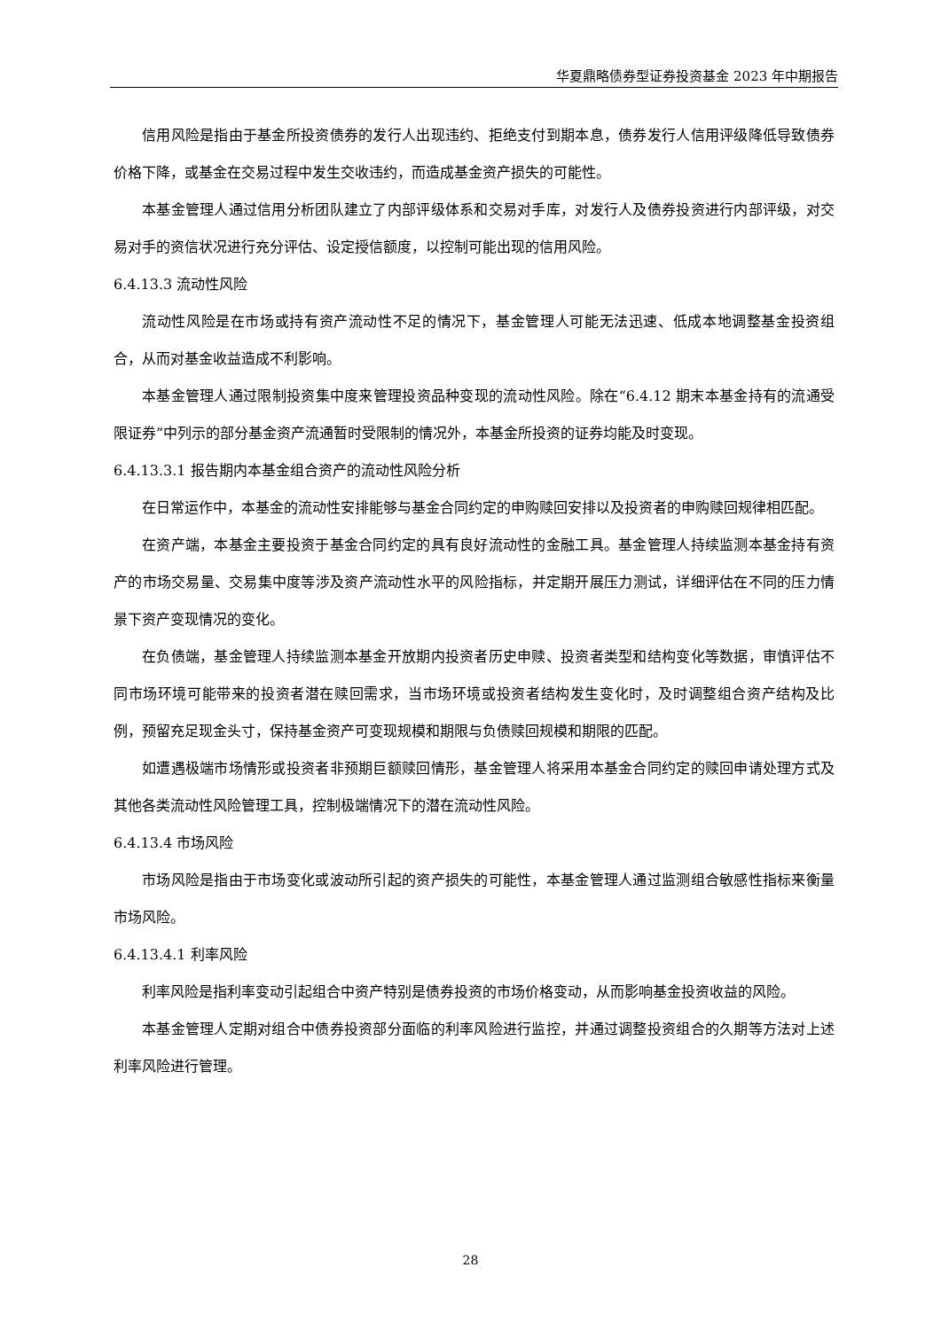华夏鼎略债券型证券投资基金 2023 年中期报告
信用风险是指由于基金所投资债券的发行人出现违约、拒绝支付到期本息，债券发行人信用评级降低导致债券价格下降，或基金在交易过程中发生交收违约，而造成基金资产损失的可能性。
本基金管理人通过信用分析团队建立了内部评级体系和交易对手库，对发行人及债券投资进行内部评级，对交易对手的资信状况进行充分评估、设定授信额度，以控制可能出现的信用风险。
6.4.13.3 流动性风险
流动性风险是在市场或持有资产流动性不足的情况下，基金管理人可能无法迅速、低成本地调整基金投资组合，从而对基金收益造成不利影响。
本基金管理人通过限制投资集中度来管理投资品种变现的流动性风险。除在“6.4.12 期末本基金持有的流通受限证券”中列示的部分基金资产流通暂时受限制的情况外，本基金所投资的证券均能及时变现。
6.4.13.3.1 报告期内本基金组合资产的流动性风险分析
在日常运作中，本基金的流动性安排能够与基金合同约定的申购赎回安排以及投资者的申购赎回规律相匹配。
在资产端，本基金主要投资于基金合同约定的具有良好流动性的金融工具。基金管理人持续监测本基金持有资产的市场交易量、交易集中度等涉及资产流动性水平的风险指标，并定期开展压力测试，详细评估在不同的压力情景下资产变现情况的变化。
在负债端，基金管理人持续监测本基金开放期内投资者历史申赎、投资者类型和结构变化等数据，审慎评估不同市场环境可能带来的投资者潜在赎回需求，当市场环境或投资者结构发生变化时，及时调整组合资产结构及比例，预留充足现金头寸，保持基金资产可变现规模和期限与负债赎回规模和期限的匹配。
如遭遇极端市场情形或投资者非预期巨额赎回情形，基金管理人将采用本基金合同约定的赎回申请处理方式及其他各类流动性风险管理工具，控制极端情况下的潜在流动性风险。
6.4.13.4 市场风险
市场风险是指由于市场变化或波动所引起的资产损失的可能性，本基金管理人通过监测组合敏感性指标来衡量市场风险。
6.4.13.4.1 利率风险
利率风险是指利率变动引起组合中资产特别是债券投资的市场价格变动，从而影响基金投资收益的风险。
本基金管理人定期对组合中债券投资部分面临的利率风险进行监控，并通过调整投资组合的久期等方法对上述利率风险进行管理。
28